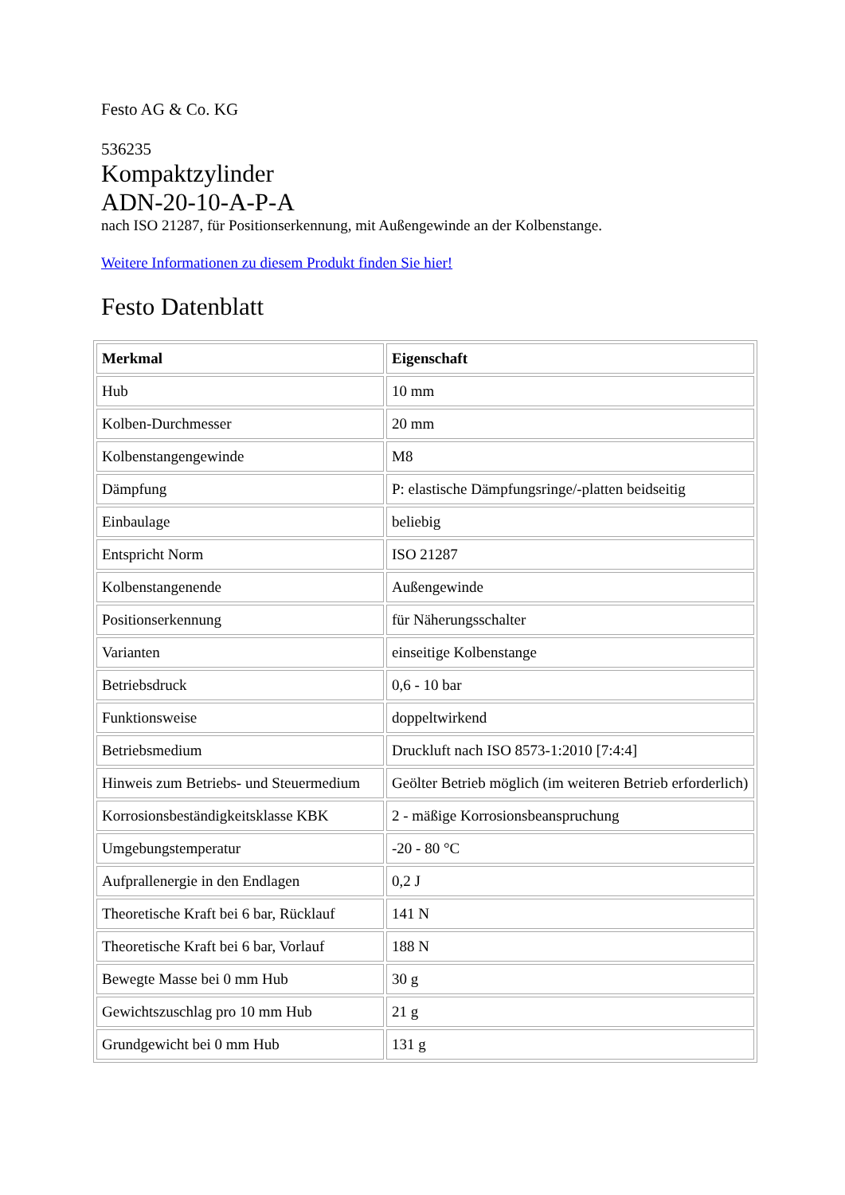Festo AG & Co. KG
536235
Kompaktzylinder
ADN-20-10-A-P-A
nach ISO 21287, für Positionserkennung, mit Außengewinde an der Kolbenstange.
Weitere Informationen zu diesem Produkt finden Sie hier!
Festo Datenblatt
| Merkmal | Eigenschaft |
| --- | --- |
| Hub | 10 mm |
| Kolben-Durchmesser | 20 mm |
| Kolbenstangengewinde | M8 |
| Dämpfung | P: elastische Dämpfungsringe/-platten beidseitig |
| Einbaulage | beliebig |
| Entspricht Norm | ISO 21287 |
| Kolbenstangenende | Außengewinde |
| Positionserkennung | für Näherungsschalter |
| Varianten | einseitige Kolbenstange |
| Betriebsdruck | 0,6 - 10 bar |
| Funktionsweise | doppeltwirkend |
| Betriebsmedium | Druckluft nach ISO 8573-1:2010 [7:4:4] |
| Hinweis zum Betriebs- und Steuermedium | Geölter Betrieb möglich (im weiteren Betrieb erforderlich) |
| Korrosionsbeständigkeitsklasse KBK | 2 - mäßige Korrosionsbeanspruchung |
| Umgebungstemperatur | -20 - 80 °C |
| Aufprallenergie in den Endlagen | 0,2 J |
| Theoretische Kraft bei 6 bar, Rücklauf | 141 N |
| Theoretische Kraft bei 6 bar, Vorlauf | 188 N |
| Bewegte Masse bei 0 mm Hub | 30 g |
| Gewichtszuschlag pro 10 mm Hub | 21 g |
| Grundgewicht bei 0 mm Hub | 131 g |